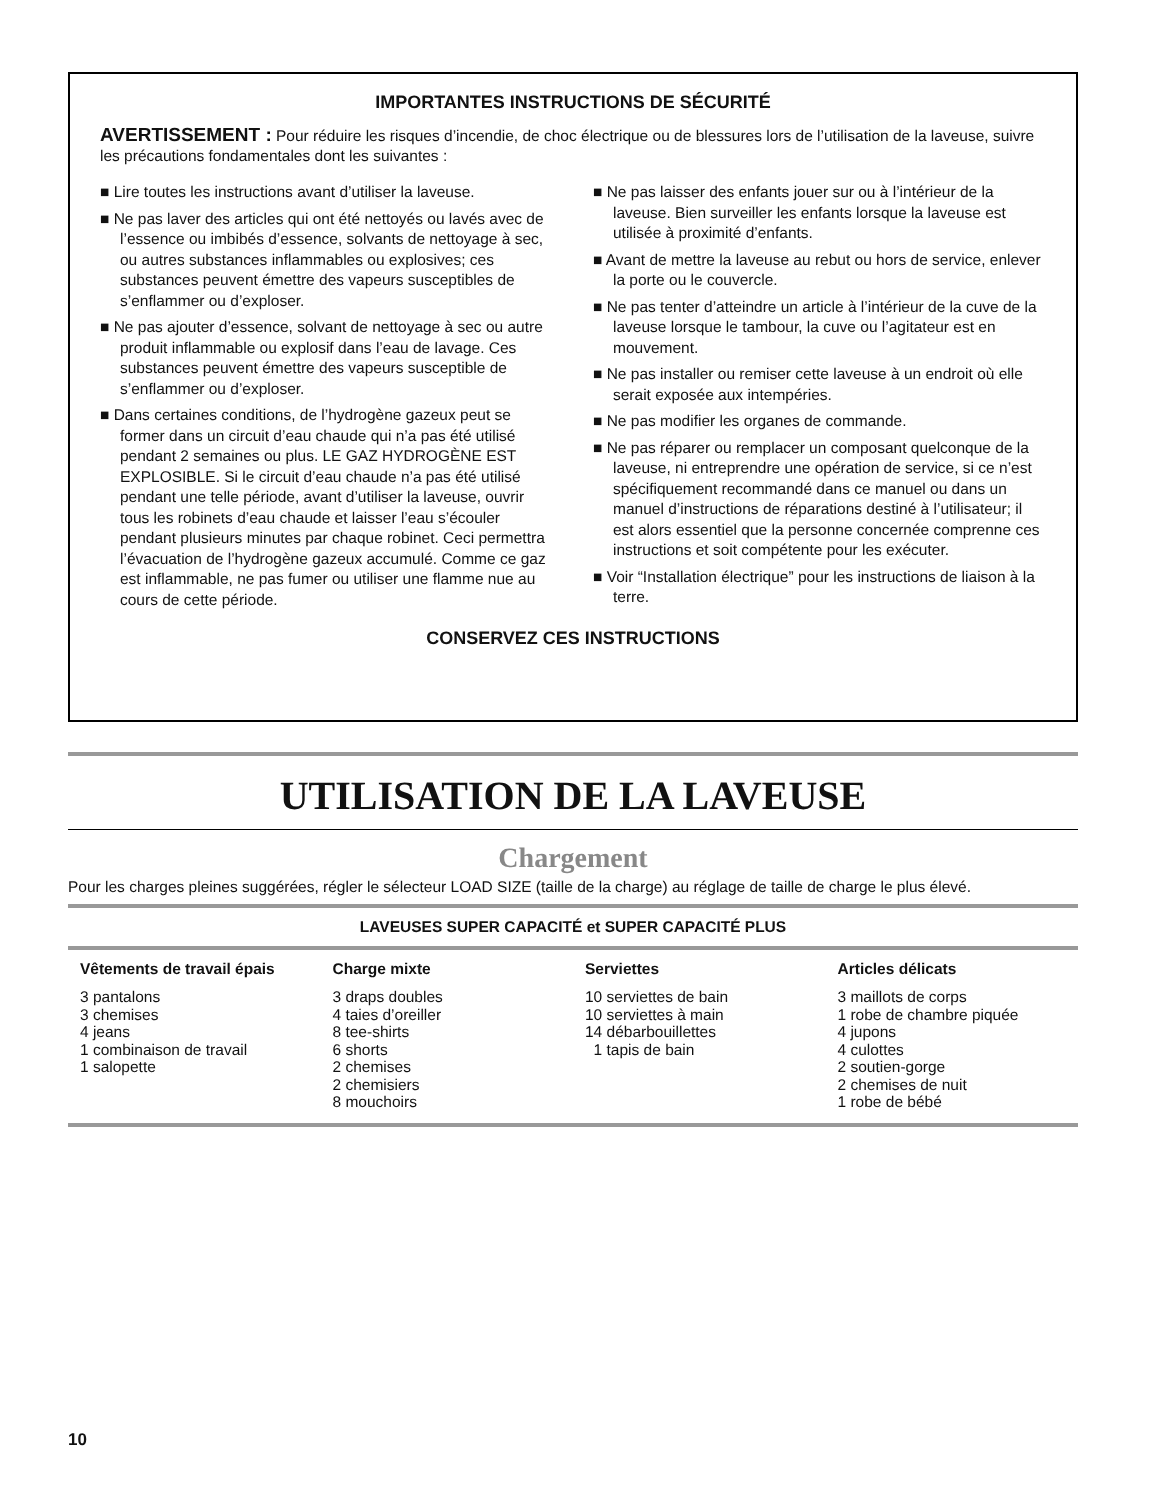IMPORTANTES INSTRUCTIONS DE SÉCURITÉ
AVERTISSEMENT : Pour réduire les risques d’incendie, de choc électrique ou de blessures lors de l’utilisation de la laveuse, suivre les précautions fondamentales dont les suivantes :
■ Lire toutes les instructions avant d’utiliser la laveuse.
■ Ne pas laver des articles qui ont été nettoyés ou lavés avec de l’essence ou imbibés d’essence, solvants de nettoyage à sec, ou autres substances inflammables ou explosives; ces substances peuvent émettre des vapeurs susceptibles de s’enflammer ou d’exploser.
■ Ne pas ajouter d’essence, solvant de nettoyage à sec ou autre produit inflammable ou explosif dans l’eau de lavage. Ces substances peuvent émettre des vapeurs susceptible de s’enflammer ou d’exploser.
■ Dans certaines conditions, de l’hydrogène gazeux peut se former dans un circuit d’eau chaude qui n’a pas été utilisé pendant 2 semaines ou plus. LE GAZ HYDROGÈNE EST EXPLOSIBLE. Si le circuit d’eau chaude n’a pas été utilisé pendant une telle période, avant d’utiliser la laveuse, ouvrir tous les robinets d’eau chaude et laisser l’eau s’écouler pendant plusieurs minutes par chaque robinet. Ceci permettra l’évacuation de l’hydrogène gazeux accumulé. Comme ce gaz est inflammable, ne pas fumer ou utiliser une flamme nue au cours de cette période.
■ Ne pas laisser des enfants jouer sur ou à l’intérieur de la laveuse. Bien surveiller les enfants lorsque la laveuse est utilisée à proximité d’enfants.
■ Avant de mettre la laveuse au rebut ou hors de service, enlever la porte ou le couvercle.
■ Ne pas tenter d’atteindre un article à l’intérieur de la cuve de la laveuse lorsque le tambour, la cuve ou l’agitateur est en mouvement.
■ Ne pas installer ou remiser cette laveuse à un endroit où elle serait exposée aux intempéries.
■ Ne pas modifier les organes de commande.
■ Ne pas réparer ou remplacer un composant quelconque de la laveuse, ni entreprendre une opération de service, si ce n’est spécifiquement recommandé dans ce manuel ou dans un manuel d’instructions de réparations destiné à l’utilisateur; il est alors essentiel que la personne concernée comprenne ces instructions et soit compétente pour les exécuter.
■ Voir “Installation électrique” pour les instructions de liaison à la terre.
CONSERVEZ CES INSTRUCTIONS
UTILISATION DE LA LAVEUSE
Chargement
Pour les charges pleines suggérées, régler le sélecteur LOAD SIZE (taille de la charge) au réglage de taille de charge le plus élevé.
| LAVEUSES SUPER CAPACITÉ et SUPER CAPACITÉ PLUS | | | |
| --- | --- | --- | --- |
| Vêtements de travail épais | Charge mixte | Serviettes | Articles délicats |
| 3 pantalons 3 chemises 4 jeans 1 combinaison de travail 1 salopette | 3 draps doubles 4 taies d’oreiller 8 tee-shirts 6 shorts 2 chemises 2 chemisiers 8 mouchoirs | 10 serviettes de bain 10 serviettes à main 14 débarbouillettes 1 tapis de bain | 3 maillots de corps 1 robe de chambre piquée 4 jupons 4 culottes 2 soutien-gorge 2 chemises de nuit 1 robe de bébé |
10